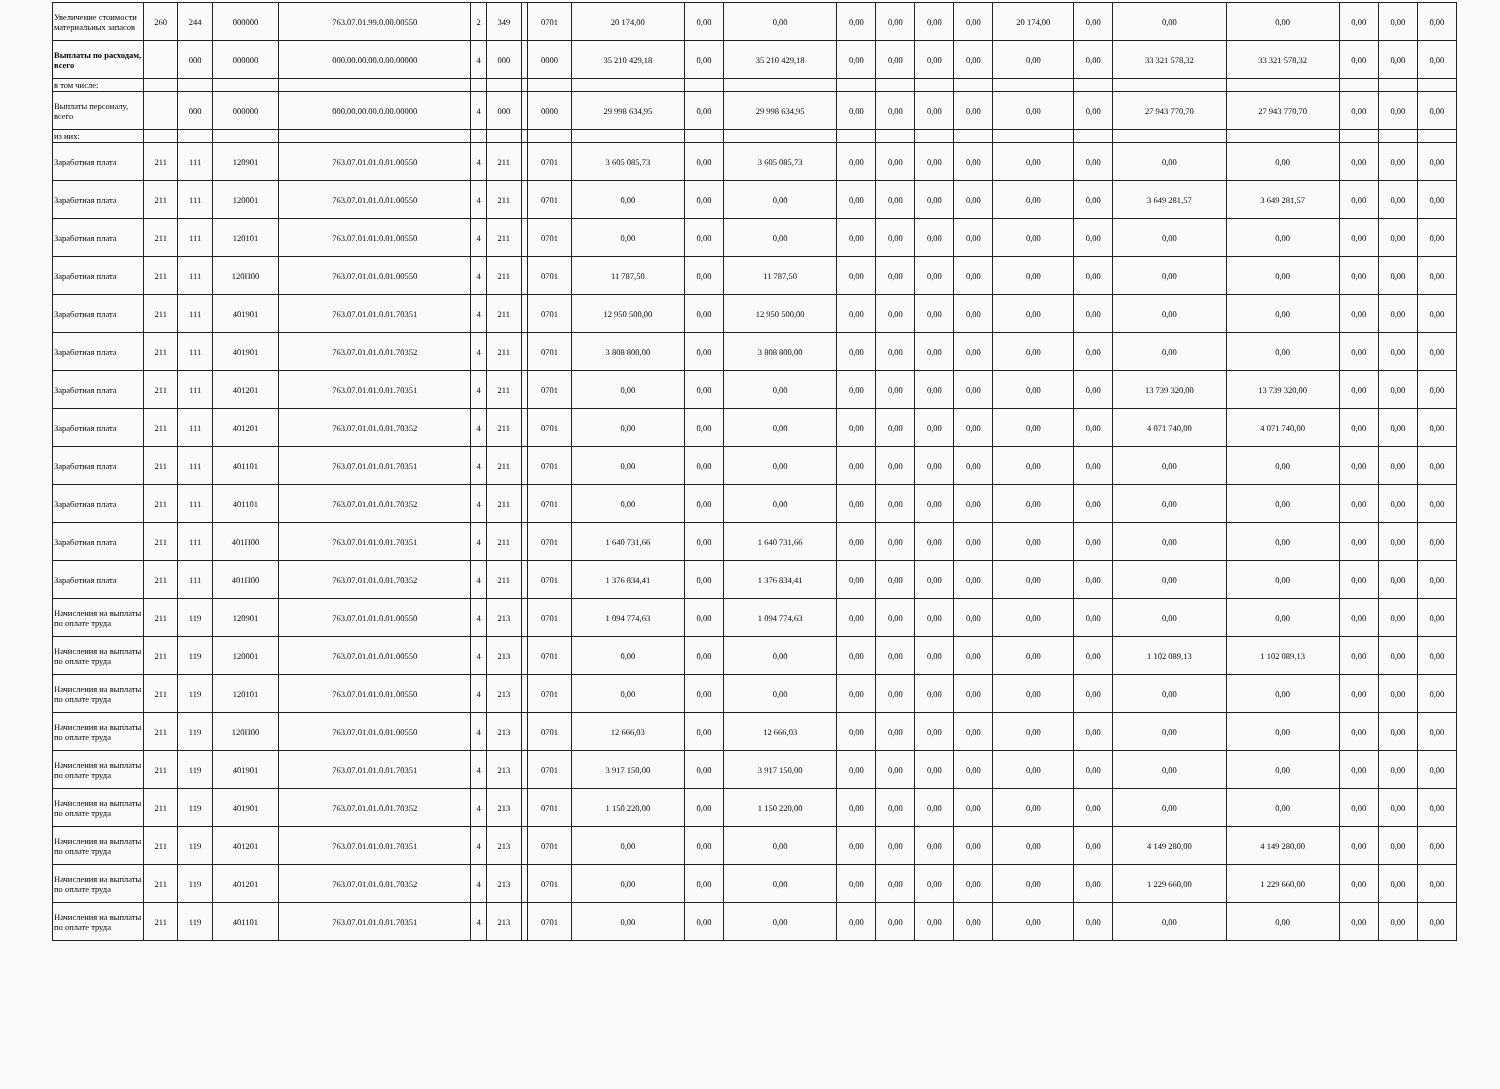| Увеличение стоимости материальных запасов | 260 | 244 | 000000 | 763.07.01.99.0.00.00550 | 2 | 349 | | 0701 | 20 174,00 | 0,00 | 0,00 | 0,00 | 0,00 | 0,00 | 0,00 | 20 174,00 | 0,00 | 0,00 | 0,00 | 0,00 | 0,00 | 0,00 |
| Выплаты по расходам, всего | | 000 | 000000 | 000.00.00.00.0.00.00000 | 4 | 000 | | 0000 | 35 210 429,18 | 0,00 | 35 210 429,18 | 0,00 | 0,00 | 0,00 | 0,00 | 0,00 | 0,00 | 33 321 578,32 | 33 321 578,32 | 0,00 | 0,00 | 0,00 |
| в том числе: | | | | | | | | | | | | | | | | | | | | | | |
| Выплаты персоналу, всего | | 000 | 000000 | 000.00.00.00.0.00.00000 | 4 | 000 | | 0000 | 29 998 634,95 | 0,00 | 29 998 634,95 | 0,00 | 0,00 | 0,00 | 0,00 | 0,00 | 0,00 | 27 943 770,70 | 27 943 770,70 | 0,00 | 0,00 | 0,00 |
| из них: | | | | | | | | | | | | | | | | | | | | | | |
| Заработная плата | 211 | 111 | 120901 | 763.07.01.01.0.01.00550 | 4 | 211 | | 0701 | 3 605 085,73 | 0,00 | 3 605 085,73 | 0,00 | 0,00 | 0,00 | 0,00 | 0,00 | 0,00 | 0,00 | 0,00 | 0,00 | 0,00 | 0,00 |
| Заработная плата | 211 | 111 | 120001 | 763.07.01.01.0.01.00550 | 4 | 211 | | 0701 | 0,00 | 0,00 | 0,00 | 0,00 | 0,00 | 0,00 | 0,00 | 0,00 | 0,00 | 3 649 281,57 | 3 649 281,57 | 0,00 | 0,00 | 0,00 |
| Заработная плата | 211 | 111 | 120101 | 763.07.01.01.0.01.00550 | 4 | 211 | | 0701 | 0,00 | 0,00 | 0,00 | 0,00 | 0,00 | 0,00 | 0,00 | 0,00 | 0,00 | 0,00 | 0,00 | 0,00 | 0,00 | 0,00 |
| Заработная плата | 211 | 111 | 120П00 | 763.07.01.01.0.01.00550 | 4 | 211 | | 0701 | 11 787,50 | 0,00 | 11 787,50 | 0,00 | 0,00 | 0,00 | 0,00 | 0,00 | 0,00 | 0,00 | 0,00 | 0,00 | 0,00 | 0,00 |
| Заработная плата | 211 | 111 | 401901 | 763.07.01.01.0.01.70351 | 4 | 211 | | 0701 | 12 950 500,00 | 0,00 | 12 950 500,00 | 0,00 | 0,00 | 0,00 | 0,00 | 0,00 | 0,00 | 0,00 | 0,00 | 0,00 | 0,00 | 0,00 |
| Заработная плата | 211 | 111 | 401901 | 763.07.01.01.0.01.70352 | 4 | 211 | | 0701 | 3 808 800,00 | 0,00 | 3 808 800,00 | 0,00 | 0,00 | 0,00 | 0,00 | 0,00 | 0,00 | 0,00 | 0,00 | 0,00 | 0,00 | 0,00 |
| Заработная плата | 211 | 111 | 401201 | 763.07.01.01.0.01.70351 | 4 | 211 | | 0701 | 0,00 | 0,00 | 0,00 | 0,00 | 0,00 | 0,00 | 0,00 | 0,00 | 0,00 | 13 739 320,00 | 13 739 320,00 | 0,00 | 0,00 | 0,00 |
| Заработная плата | 211 | 111 | 401201 | 763.07.01.01.0.01.70352 | 4 | 211 | | 0701 | 0,00 | 0,00 | 0,00 | 0,00 | 0,00 | 0,00 | 0,00 | 0,00 | 0,00 | 4 071 740,00 | 4 071 740,00 | 0,00 | 0,00 | 0,00 |
| Заработная плата | 211 | 111 | 401101 | 763.07.01.01.0.01.70351 | 4 | 211 | | 0701 | 0,00 | 0,00 | 0,00 | 0,00 | 0,00 | 0,00 | 0,00 | 0,00 | 0,00 | 0,00 | 0,00 | 0,00 | 0,00 | 0,00 |
| Заработная плата | 211 | 111 | 401101 | 763.07.01.01.0.01.70352 | 4 | 211 | | 0701 | 0,00 | 0,00 | 0,00 | 0,00 | 0,00 | 0,00 | 0,00 | 0,00 | 0,00 | 0,00 | 0,00 | 0,00 | 0,00 | 0,00 |
| Заработная плата | 211 | 111 | 401П00 | 763.07.01.01.0.01.70351 | 4 | 211 | | 0701 | 1 640 731,66 | 0,00 | 1 640 731,66 | 0,00 | 0,00 | 0,00 | 0,00 | 0,00 | 0,00 | 0,00 | 0,00 | 0,00 | 0,00 | 0,00 |
| Заработная плата | 211 | 111 | 401П00 | 763.07.01.01.0.01.70352 | 4 | 211 | | 0701 | 1 376 834,41 | 0,00 | 1 376 834,41 | 0,00 | 0,00 | 0,00 | 0,00 | 0,00 | 0,00 | 0,00 | 0,00 | 0,00 | 0,00 | 0,00 |
| Начисления на выплаты по оплате труда | 211 | 119 | 120901 | 763.07.01.01.0.01.00550 | 4 | 213 | | 0701 | 1 094 774,63 | 0,00 | 1 094 774,63 | 0,00 | 0,00 | 0,00 | 0,00 | 0,00 | 0,00 | 0,00 | 0,00 | 0,00 | 0,00 | 0,00 |
| Начисления на выплаты по оплате труда | 211 | 119 | 120001 | 763.07.01.01.0.01.00550 | 4 | 213 | | 0701 | 0,00 | 0,00 | 0,00 | 0,00 | 0,00 | 0,00 | 0,00 | 0,00 | 0,00 | 1 102 089,13 | 1 102 089,13 | 0,00 | 0,00 | 0,00 |
| Начисления на выплаты по оплате труда | 211 | 119 | 120101 | 763.07.01.01.0.01.00550 | 4 | 213 | | 0701 | 0,00 | 0,00 | 0,00 | 0,00 | 0,00 | 0,00 | 0,00 | 0,00 | 0,00 | 0,00 | 0,00 | 0,00 | 0,00 | 0,00 |
| Начисления на выплаты по оплате труда | 211 | 119 | 120П00 | 763.07.01.01.0.01.00550 | 4 | 213 | | 0701 | 12 666,03 | 0,00 | 12 666,03 | 0,00 | 0,00 | 0,00 | 0,00 | 0,00 | 0,00 | 0,00 | 0,00 | 0,00 | 0,00 | 0,00 |
| Начисления на выплаты по оплате труда | 211 | 119 | 401901 | 763.07.01.01.0.01.70351 | 4 | 213 | | 0701 | 3 917 150,00 | 0,00 | 3 917 150,00 | 0,00 | 0,00 | 0,00 | 0,00 | 0,00 | 0,00 | 0,00 | 0,00 | 0,00 | 0,00 | 0,00 |
| Начисления на выплаты по оплате труда | 211 | 119 | 401901 | 763.07.01.01.0.01.70352 | 4 | 213 | | 0701 | 1 150 220,00 | 0,00 | 1 150 220,00 | 0,00 | 0,00 | 0,00 | 0,00 | 0,00 | 0,00 | 0,00 | 0,00 | 0,00 | 0,00 | 0,00 |
| Начисления на выплаты по оплате труда | 211 | 119 | 401201 | 763.07.01.01.0.01.70351 | 4 | 213 | | 0701 | 0,00 | 0,00 | 0,00 | 0,00 | 0,00 | 0,00 | 0,00 | 0,00 | 0,00 | 4 149 280,00 | 4 149 280,00 | 0,00 | 0,00 | 0,00 |
| Начисления на выплаты по оплате труда | 211 | 119 | 401201 | 763.07.01.01.0.01.70352 | 4 | 213 | | 0701 | 0,00 | 0,00 | 0,00 | 0,00 | 0,00 | 0,00 | 0,00 | 0,00 | 0,00 | 1 229 660,00 | 1 229 660,00 | 0,00 | 0,00 | 0,00 |
| Начисления на выплаты по оплате труда | 211 | 119 | 401101 | 763.07.01.01.0.01.70351 | 4 | 213 | | 0701 | 0,00 | 0,00 | 0,00 | 0,00 | 0,00 | 0,00 | 0,00 | 0,00 | 0,00 | 0,00 | 0,00 | 0,00 | 0,00 | 0,00 |